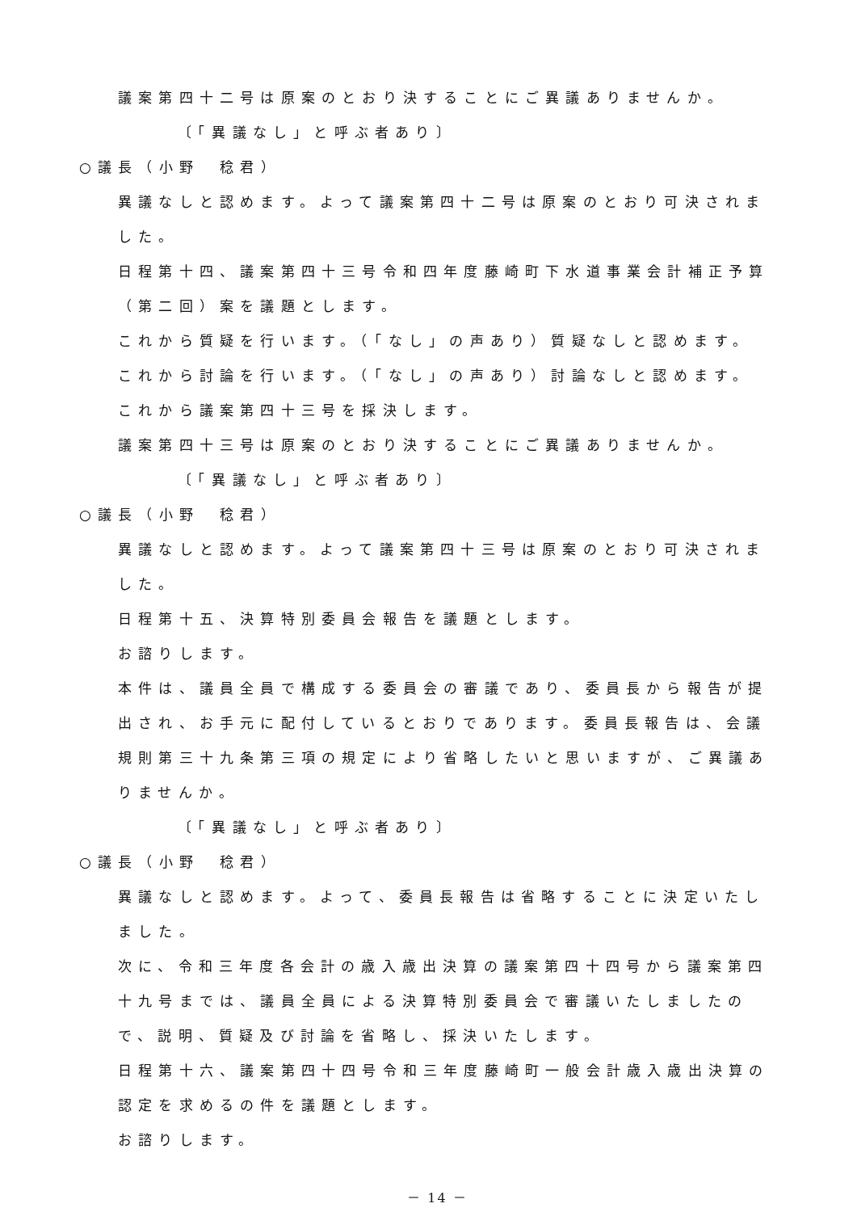議案第四十二号は原案のとおり決することにご異議ありませんか。
〔「異議なし」と呼ぶ者あり〕
○議長（小野　稔君）
異議なしと認めます。よって議案第四十二号は原案のとおり可決されました。
日程第十四、議案第四十三号令和四年度藤崎町下水道事業会計補正予算（第二回）案を議題とします。
これから質疑を行います。（「なし」の声あり）質疑なしと認めます。
これから討論を行います。（「なし」の声あり）討論なしと認めます。
これから議案第四十三号を採決します。
議案第四十三号は原案のとおり決することにご異議ありませんか。
〔「異議なし」と呼ぶ者あり〕
○議長（小野　稔君）
異議なしと認めます。よって議案第四十三号は原案のとおり可決されました。
日程第十五、決算特別委員会報告を議題とします。
お諮りします。
本件は、議員全員で構成する委員会の審議であり、委員長から報告が提出され、お手元に配付しているとおりであります。委員長報告は、会議規則第三十九条第三項の規定により省略したいと思いますが、ご異議ありませんか。
〔「異議なし」と呼ぶ者あり〕
○議長（小野　稔君）
異議なしと認めます。よって、委員長報告は省略することに決定いたしました。
次に、令和三年度各会計の歳入歳出決算の議案第四十四号から議案第四十九号までは、議員全員による決算特別委員会で審議いたしましたので、説明、質疑及び討論を省略し、採決いたします。
日程第十六、議案第四十四号令和三年度藤崎町一般会計歳入歳出決算の認定を求めるの件を議題とします。
お諮りします。
－ 14 －